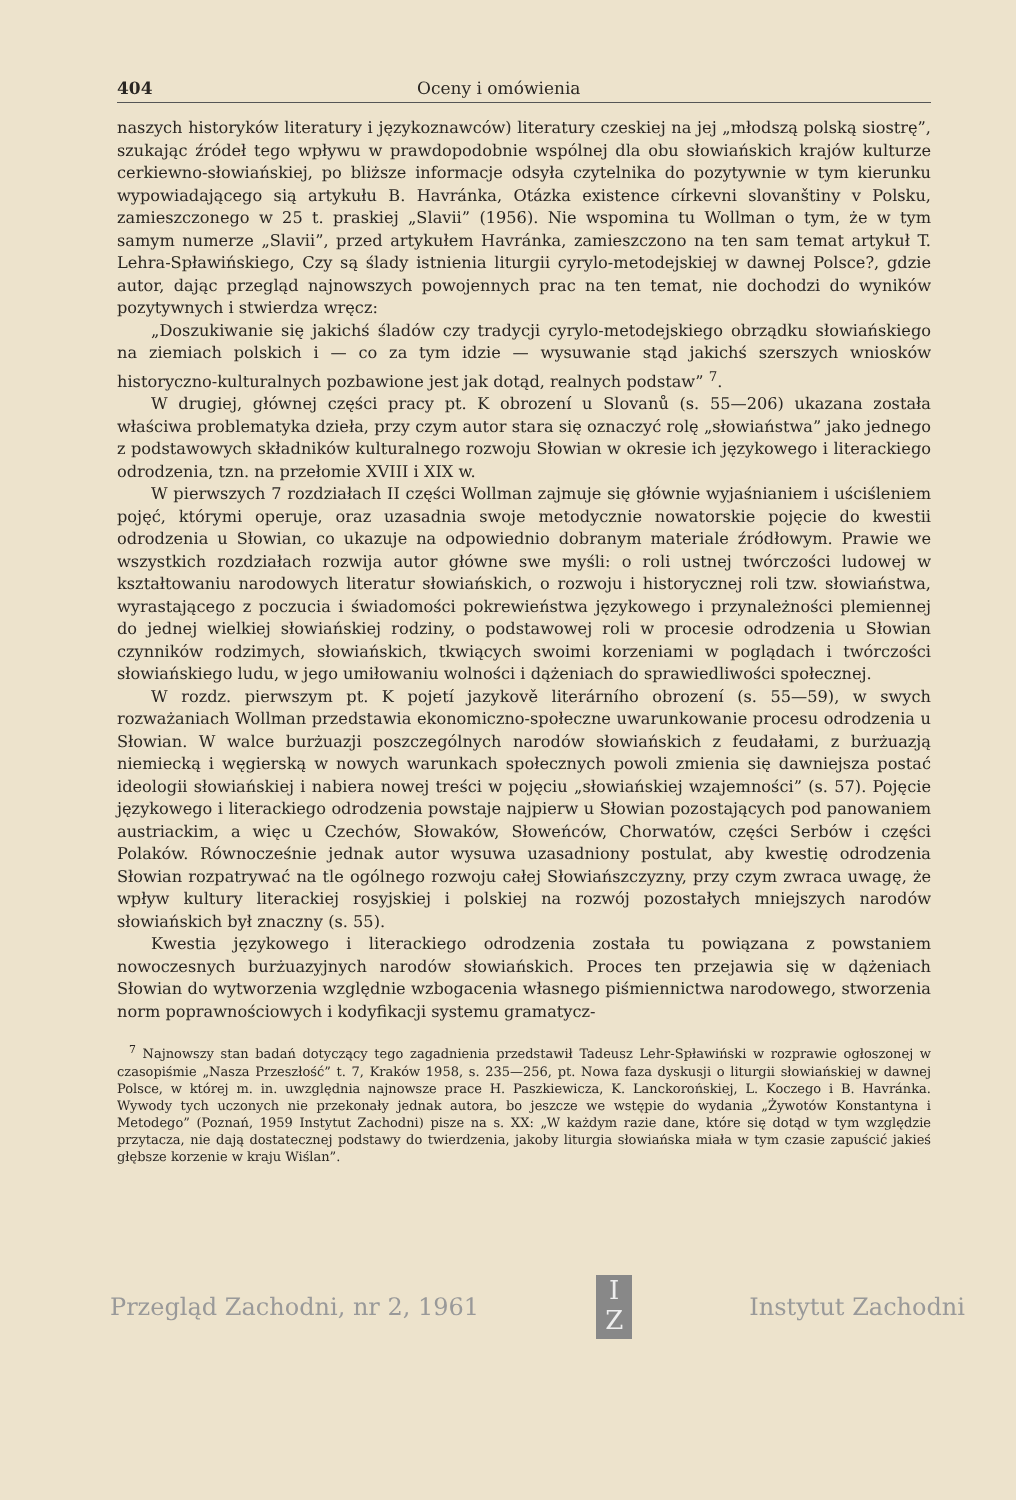404 Oceny i omówienia
naszych historyków literatury i językoznawców) literatury czeskiej na jej „młodszą polską siostrę”, szukając źródeł tego wpływu w prawdopodobnie wspólnej dla obu słowiańskich krajów kulturze cerkiewno-słowiańskiej, po bliższe informacje odsyła czytelnika do pozytywnie w tym kierunku wypowiadającego sią artykułu B. Havránka, Otázka existence církevni slovanštiny v Polsku, zamieszczonego w 25 t. praskiej „Slavii” (1956). Nie wspomina tu Wollman o tym, że w tym samym numerze „Slavii”, przed artykułem Havránka, zamieszczono na ten sam temat artykuł T. Lehra-Spławińskiego, Czy są ślady istnienia liturgii cyrylo-metodejskiej w dawnej Polsce?, gdzie autor, dając przegląd najnowszych powojennych prac na ten temat, nie dochodzi do wyników pozytywnych i stwierdza wręcz:
„Doszukiwanie się jakichś śladów czy tradycji cyrylo-metodejskiego obrządku słowiańskiego na ziemiach polskich i — co za tym idzie — wysuwanie stąd jakichś szerszych wniosków historyczno-kulturalnych pozbawione jest jak dotąd, realnych podstaw” <sup>7</sup>.
W drugiej, głównej części pracy pt. K obrození u Slovanů (s. 55—206) ukazana została właściwa problematyka dzieła, przy czym autor stara się oznaczyć rolę „słowiaństwa” jako jednego z podstawowych składników kulturalnego rozwoju Słowian w okresie ich językowego i literackiego odrodzenia, tzn. na przełomie XVIII i XIX w.
W pierwszych 7 rozdziałach II części Wollman zajmuje się głównie wyjaśnianiem i uściśleniem pojęć, którymi operuje, oraz uzasadnia swoje metodycznie nowatorskie pojęcie do kwestii odrodzenia u Słowian, co ukazuje na odpowiednio dobranym materiale źródłowym. Prawie we wszystkich rozdziałach rozwija autor główne swe myśli: o roli ustnej twórczości ludowej w kształtowaniu narodowych literatur słowiańskich, o rozwoju i historycznej roli tzw. słowiaństwa, wyrastającego z poczucia i świadomości pokrewieństwa językowego i przynależności plemiennej do jednej wielkiej słowiańskiej rodziny, o podstawowej roli w procesie odrodzenia u Słowian czynników rodzimych, słowiańskich, tkwiących swoimi korzeniami w poglądach i twórczości słowiańskiego ludu, w jego umiłowaniu wolności i dążeniach do sprawiedliwości społecznej.
W rozdz. pierwszym pt. K pojetí jazykově literárního obrození (s. 55—59), w swych rozważaniach Wollman przedstawia ekonomiczno-społeczne uwarunkowanie procesu odrodzenia u Słowian. W walce burżuazji poszczególnych narodów słowiańskich z feudałami, z burżuazją niemiecką i węgierską w nowych warunkach społecznych powoli zmienia się dawniejsza postać ideologii słowiańskiej i nabiera nowej treści w pojęciu „słowiańskiej wzajemności” (s. 57). Pojęcie językowego i literackiego odrodzenia powstaje najpierw u Słowian pozostających pod panowaniem austriackim, a więc u Czechów, Słowaków, Słoweńców, Chorwatów, części Serbów i części Polaków. Równocześnie jednak autor wysuwa uzasadniony postulat, aby kwestię odrodzenia Słowian rozpatrywać na tle ogólnego rozwoju całej Słowiańszczyzny, przy czym zwraca uwagę, że wpływ kultury literackiej rosyjskiej i polskiej na rozwój pozostałych mniejszych narodów słowiańskich był znaczny (s. 55).
Kwestia językowego i literackiego odrodzenia została tu powiązana z powstaniem nowoczesnych burżuazyjnych narodów słowiańskich. Proces ten przejawia się w dążeniach Słowian do wytworzenia względnie wzbogacenia własnego piśmiennictwa narodowego, stworzenia norm poprawnościowych i kodyfikacji systemu gramatycz-
<sup>7</sup> Najnowszy stan badań dotyczący tego zagadnienia przedstawił Tadeusz Lehr-Spławiński w rozprawie ogłoszonej w czasopiśmie „Nasza Przeszłość” t. 7, Kraków 1958, s. 235—256, pt. Nowa faza dyskusji o liturgii słowiańskiej w dawnej Polsce, w której m. in. uwzględnia najnowsze prace H. Paszkiewicza, K. Lanckorońskiej, L. Koczego i B. Havránka. Wywody tych uczonych nie przekonały jednak autora, bo jeszcze we wstępie do wydania „Żywotów Konstantyna i Metodego” (Poznań, 1959 Instytut Zachodni) pisze na s. XX: „W każdym razie dane, które się dotąd w tym względzie przytacza, nie dają dostatecznej podstawy do twierdzenia, jakoby liturgia słowiańska miała w tym czasie zapuścić jakieś głębsze korzenie w kraju Wiślan”.
Przegląd Zachodni, nr 2, 1961
I
Z
Instytut Zachodni